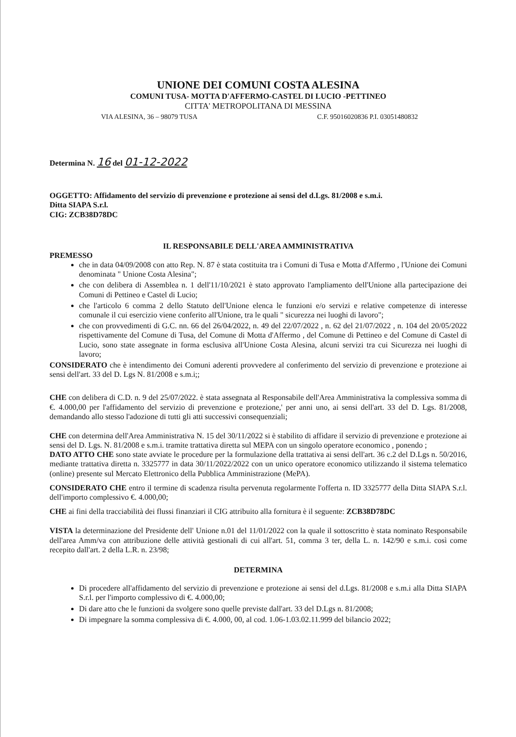UNIONE DEI COMUNI COSTA ALESINA
COMUNI TUSA- MOTTA D'AFFERMO-CASTEL DI LUCIO -PETTINEO
CITTA' METROPOLITANA DI MESSINA
VIA ALESINA, 36 – 98079 TUSA C.F. 95016020836 P.I. 03051480832
Determina N. 16 del 01-12-2022
OGGETTO: Affidamento del servizio di prevenzione e protezione ai sensi del d.Lgs. 81/2008 e s.m.i.
Ditta SIAPA S.r.l.
CIG: ZCB38D78DC
IL RESPONSABILE DELL'AREA AMMINISTRATIVA
PREMESSO
che in data 04/09/2008 con atto Rep. N. 87 è stata costituita tra i Comuni di Tusa e Motta d'Affermo , l'Unione dei Comuni denominata " Unione Costa Alesina";
che con delibera di Assemblea n. 1 dell'11/10/2021 è stato approvato l'ampliamento dell'Unione alla partecipazione dei Comuni di Pettineo e Castel di Lucio;
che l'articolo 6 comma 2 dello Statuto dell'Unione elenca le funzioni e/o servizi e relative competenze di interesse comunale il cui esercizio viene conferito all'Unione, tra le quali " sicurezza nei luoghi di lavoro";
che con provvedimenti di G.C. nn. 66 del 26/04/2022, n. 49 del 22/07/2022 , n. 62 del 21/07/2022 , n. 104 del 20/05/2022 rispettivamente del Comune di Tusa, del Comune di Motta d'Affermo , del Comune di Pettineo e del Comune di Castel di Lucio, sono state assegnate in forma esclusiva all'Unione Costa Alesina, alcuni servizi tra cui Sicurezza nei luoghi di lavoro;
CONSIDERATO che è intendimento dei Comuni aderenti provvedere al conferimento del servizio di prevenzione e protezione ai sensi dell'art. 33 del D. Lgs N. 81/2008 e s.m.i;;
CHE con delibera di C.D. n. 9 del 25/07/2022. è stata assegnata al Responsabile dell'Area Amministrativa la complessiva somma di €. 4.000,00 per l'affidamento del servizio di prevenzione e protezione,' per anni uno, ai sensi dell'art. 33 del D. Lgs. 81/2008, demandando allo stesso l'adozione di tutti gli atti successivi consequenziali;
CHE con determina dell'Area Amministrativa N. 15 del 30/11/2022 si è stabilito di affidare il servizio di prevenzione e protezione ai sensi del D. Lgs. N. 81/2008 e s.m.i. tramite trattativa diretta sul MEPA con un singolo operatore economico , ponendo ;
DATO ATTO CHE sono state avviate le procedure per la formulazione della trattativa ai sensi dell'art. 36 c.2 del D.Lgs n. 50/2016, mediante trattativa diretta n. 3325777 in data 30/11/2022/2022 con un unico operatore economico utilizzando il sistema telematico (online) presente sul Mercato Elettronico della Pubblica Amministrazione (MePA).
CONSIDERATO CHE entro il termine di scadenza risulta pervenuta regolarmente l'offerta n. ID 3325777 della Ditta SIAPA S.r.l. dell'importo complessivo €. 4.000,00;
CHE ai fini della tracciabilità dei flussi finanziari il CIG attribuito alla fornitura è il seguente: ZCB38D78DC
VISTA la determinazione del Presidente dell' Unione n.01 del 11/01/2022 con la quale il sottoscritto è stata nominato Responsabile dell'area Amm/va con attribuzione delle attività gestionali di cui all'art. 51, comma 3 ter, della L. n. 142/90 e s.m.i. così come recepito dall'art. 2 della L.R. n. 23/98;
DETERMINA
Di procedere all'affidamento del servizio di prevenzione e protezione ai sensi del d.Lgs. 81/2008 e s.m.i alla Ditta SIAPA S.r.l. per l'importo complessivo di €. 4.000,00;
Di dare atto che le funzioni da svolgere sono quelle previste dall'art. 33 del D.Lgs n. 81/2008;
Di impegnare la somma complessiva di €. 4.000, 00, al cod. 1.06-1.03.02.11.999 del bilancio 2022;